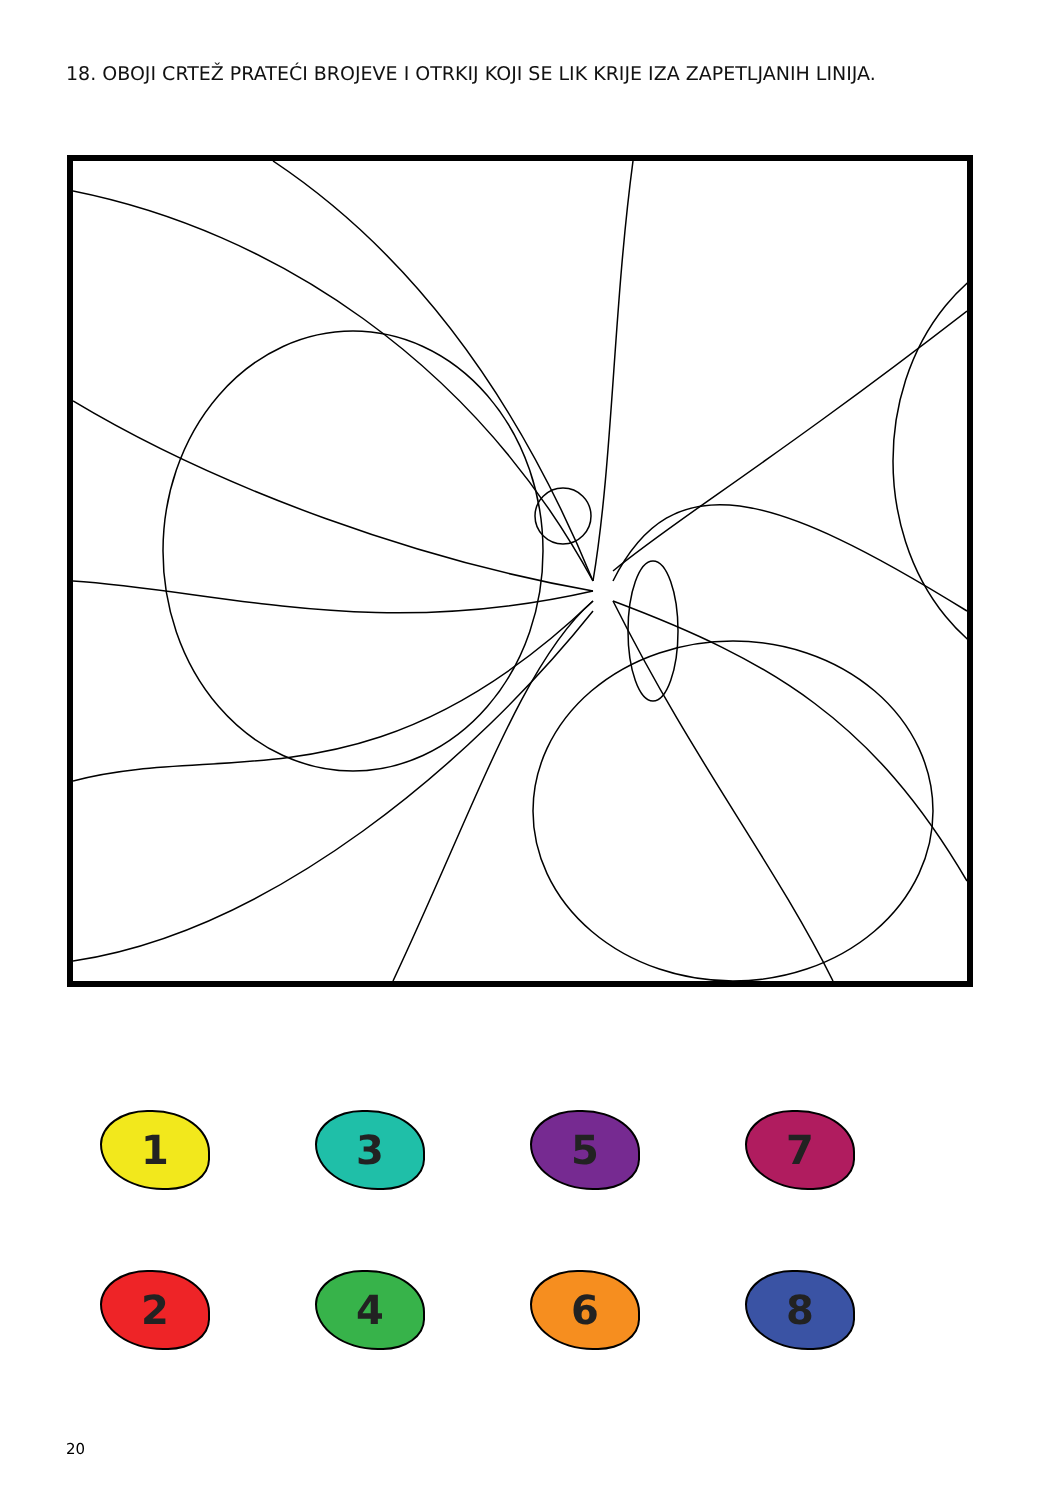18. OBOJI CRTEŽ PRATEĆI BROJEVE I OTRKIJ KOJI SE LIK KRIJE IZA ZAPETLJANIH LINIJA.
1
3
5
7
2
4
6
8
20